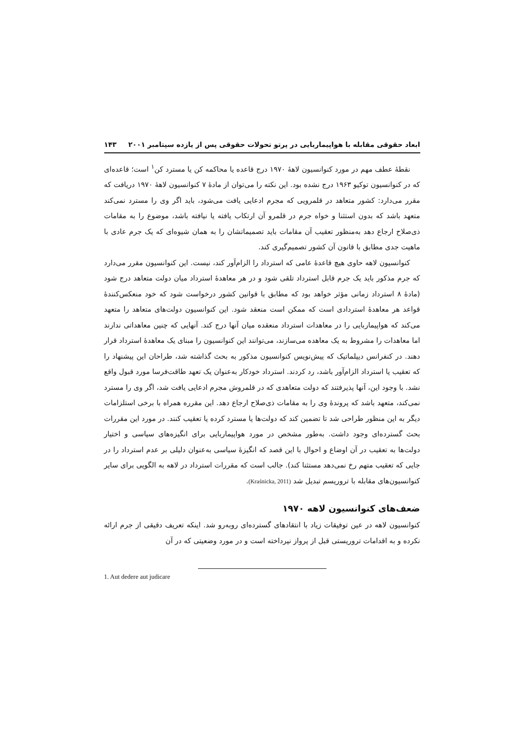ابعاد حقوقی مقابله با هواپیماربایی در پرتو تحولات حقوقی پس از یازده سپتامبر ۲۰۰۱ ۱۴۳
نقطهٔ عطف مهم در مورد کنوانسیون لاهۀ ۱۹۷۰ درج قاعده یا محاکمه کن یا مسترد کن<sup>۱</sup> است؛ قاعده‌ای که در کنوانسیون توکیو ۱۹۶۳ درج نشده بود. این نکته را می‌توان از مادۀ ۷ کنوانسیون لاهۀ ۱۹۷۰ دریافت که مقرر می‌دارد: کشور متعاهد در قلمرویی که مجرم ادعایی یافت می‌شود، باید اگر وی را مسترد نمی‌کند متعهد باشد که بدون استثنا و خواه جرم در قلمرو آن ارتکاب یافته یا نیافته باشد، موضوع را به مقامات ذی‌صلاح ارجاع دهد به‌منظور تعقیب آن مقامات باید تصمیماتشان را به همان شیوه‌ای که یک جرم عادی با ماهیت جدی مطابق با قانون آن کشور تصمیم‌گیری کند.
کنوانسیون لاهه حاوی هیچ قاعدۀ عامی که استرداد را الزام‌آور کند، نیست. این کنوانسیون مقرر می‌دارد که جرم مذکور باید یک جرم قابل استرداد تلقی شود و در هر معاهدۀ استرداد میان دولت متعاهد درج شود (مادۀ ۸ استرداد زمانی مؤثر خواهد بود که مطابق با قوانین کشور درخواست شود که خود منعکس‌کنندۀ قواعد هر معاهدۀ استردادی است که ممکن است منعقد شود. این کنوانسیون دولت‌های متعاهد را متعهد می‌کند که هواپیماربایی را در معاهدات استرداد منعقده میان آنها درج کند. آنهایی که چنین معاهداتی ندارند اما معاهدات را مشروط به یک معاهده می‌سازند، می‌توانند این کنوانسیون را مبنای یک معاهدۀ استرداد قرار دهند. در کنفرانس دیپلماتیک که پیش‌نویس کنوانسیون مذکور به بحث گذاشته شد، طراحان این پیشنهاد را که تعقیب یا استرداد الزام‌آور باشد، رد کردند. استرداد خودکار به‌عنوان یک تعهد طاقت‌فرسا مورد قبول واقع نشد. با وجود این، آنها پذیرفتند که دولت متعاهدی که در قلمروش مجرم ادعایی یافت شد، اگر وی را مسترد نمی‌کند، متعهد باشد که پروندۀ وی را به مقامات ذی‌صلاح ارجاع دهد. این مقرره همراه با برخی استلزامات دیگر به این منظور طراحی شد تا تضمین کند که دولت‌ها یا مسترد کرده یا تعقیب کنند. در مورد این مقررات بحث گسترده‌ای وجود داشت. به‌طور مشخص در مورد هواپیماربایی برای انگیزه‌های سیاسی و اختیار دولت‌ها به تعقیب در آن اوضاع و احوال با این قصد که انگیزۀ سیاسی به‌عنوان دلیلی بر عدم استرداد را در جایی که تعقیب متهم رخ نمی‌دهد مستثنا کند). جالب است که مقررات استرداد در لاهه به الگویی برای سایر کنوانسیون‌های مقابله با تروریسم تبدیل شد (Kraśnicka, 2011).
ضعف‌های کنوانسیون لاهه ۱۹۷۰
کنوانسیون لاهه در عین توفیقات زیاد با انتقادهای گسترده‌ای روبه‌رو شد. اینکه تعریف دقیقی از جرم ارائه نکرده و به اقدامات تروریستی قبل از پرواز نپرداخته است و در مورد وضعیتی که در آن
1. Aut dedere aut judicare